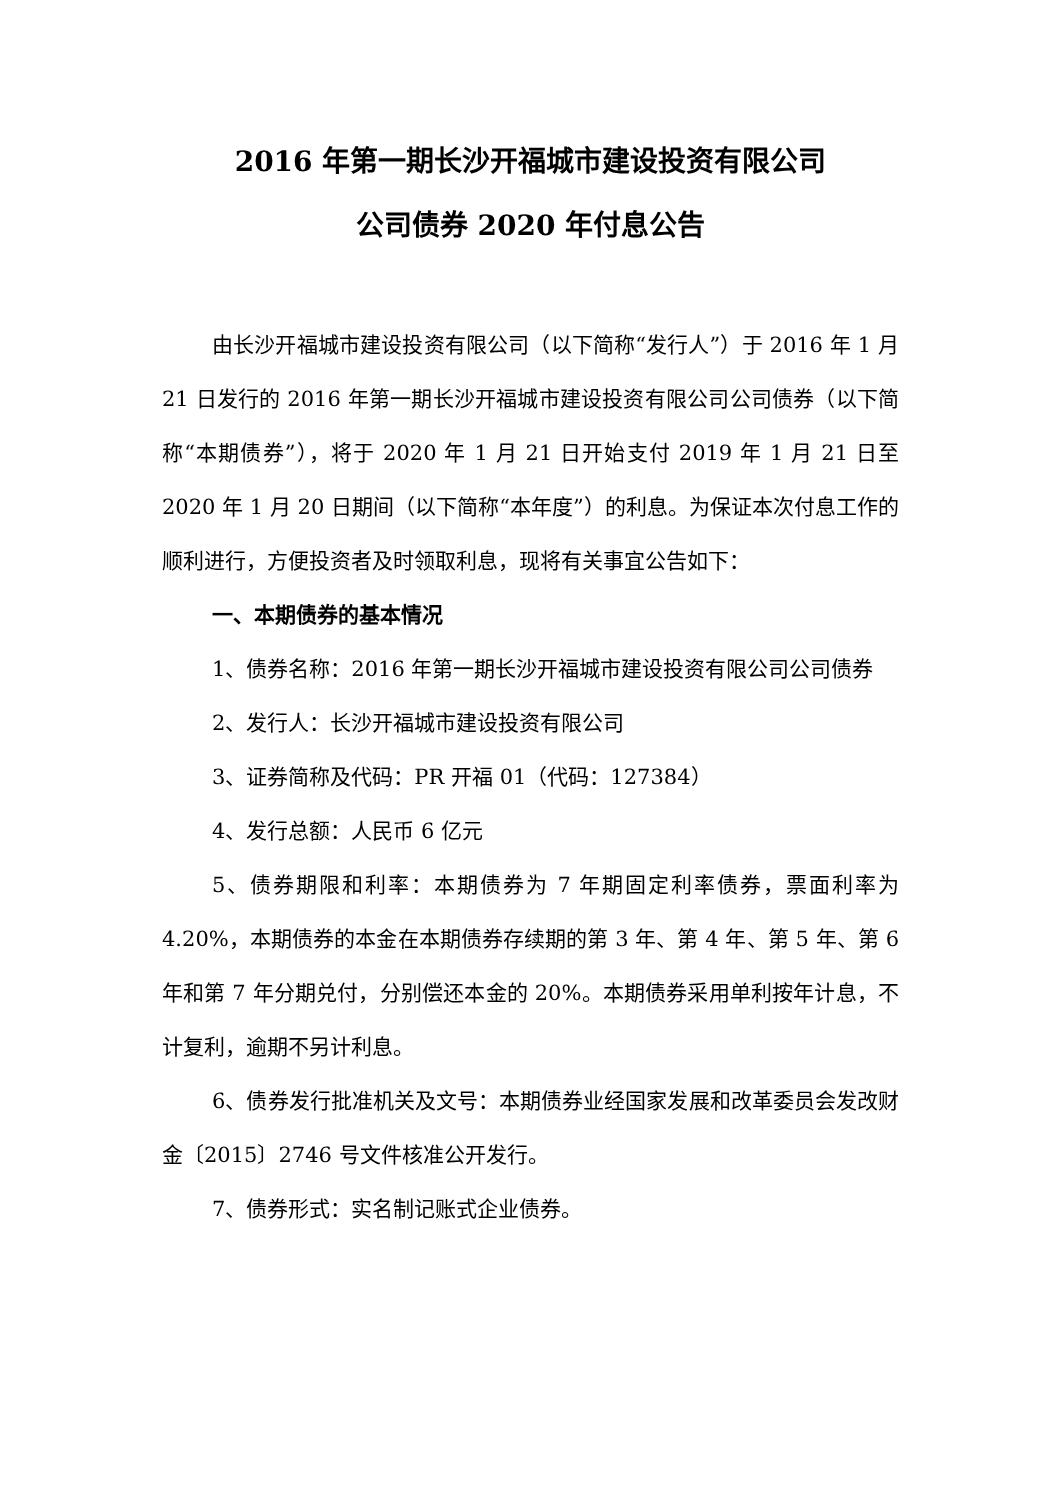2016 年第一期长沙开福城市建设投资有限公司
公司债券 2020 年付息公告
由长沙开福城市建设投资有限公司（以下简称“发行人”）于 2016 年 1 月 21 日发行的 2016 年第一期长沙开福城市建设投资有限公司公司债券（以下简称“本期债券”），将于 2020 年 1 月 21 日开始支付 2019 年 1 月 21 日至 2020 年 1 月 20 日期间（以下简称“本年度”）的利息。为保证本次付息工作的顺利进行，方便投资者及时领取利息，现将有关事宜公告如下：
一、本期债券的基本情况
1、债券名称：2016 年第一期长沙开福城市建设投资有限公司公司债券
2、发行人：长沙开福城市建设投资有限公司
3、证券简称及代码：PR 开福 01（代码：127384）
4、发行总额：人民币 6 亿元
5、债券期限和利率：本期债券为 7 年期固定利率债券，票面利率为 4.20%，本期债券的本金在本期债券存续期的第 3 年、第 4 年、第 5 年、第 6 年和第 7 年分期兑付，分别偿还本金的 20%。本期债券采用单利按年计息，不计复利，逾期不另计利息。
6、债券发行批准机关及文号：本期债券业经国家发展和改革委员会发改财金〔2015〕2746 号文件核准公开发行。
7、债券形式：实名制记账式企业债券。